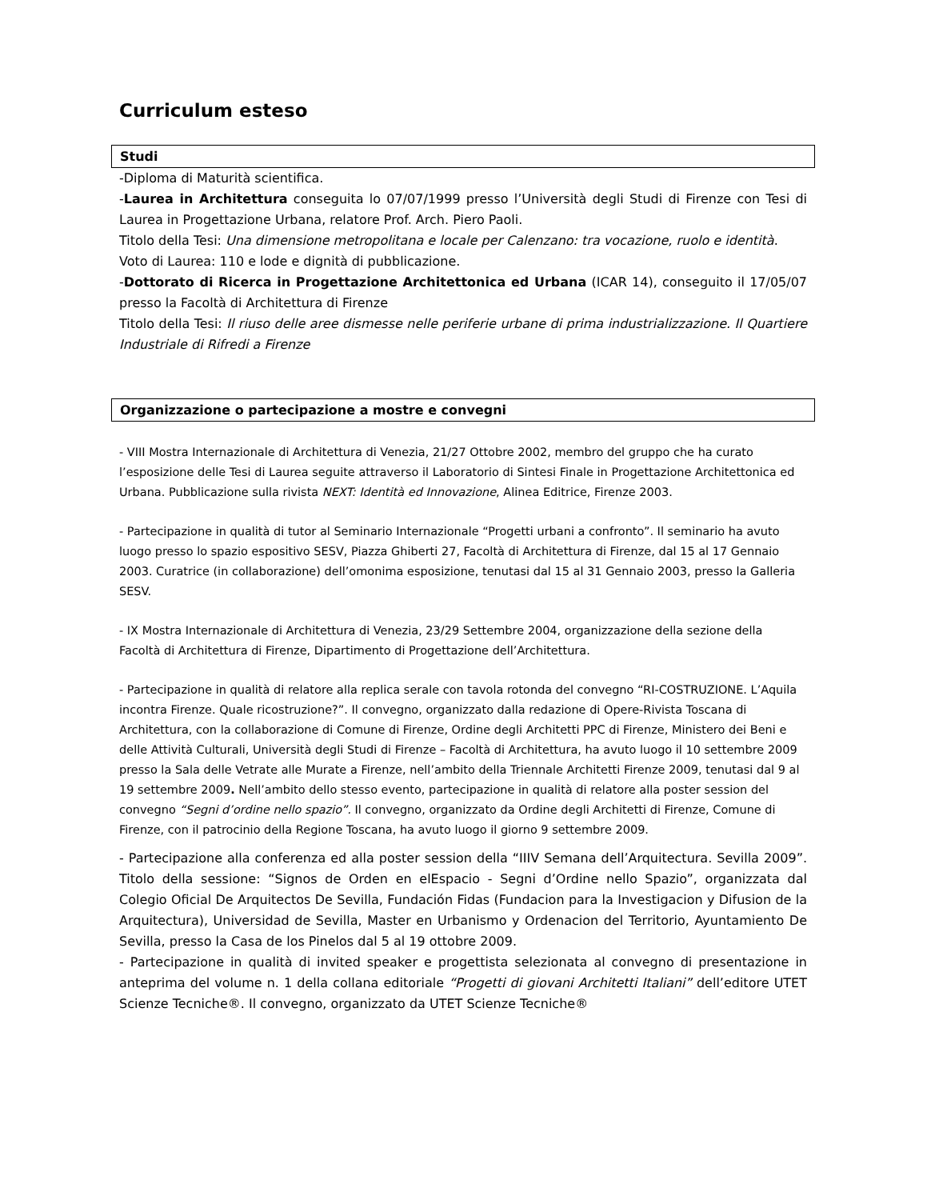Curriculum esteso
Studi
-Diploma di Maturità scientifica.
-Laurea in Architettura conseguita lo 07/07/1999 presso l’Università degli Studi di Firenze con Tesi di Laurea in Progettazione Urbana, relatore Prof. Arch. Piero Paoli.
Titolo della Tesi: Una dimensione metropolitana e locale per Calenzano: tra vocazione, ruolo e identità.
Voto di Laurea: 110 e lode e dignità di pubblicazione.
-Dottorato di Ricerca in Progettazione Architettonica ed Urbana (ICAR 14), conseguito il 17/05/07 presso la Facoltà di Architettura di Firenze
Titolo della Tesi: Il riuso delle aree dismesse nelle periferie urbane di prima industrializzazione. Il Quartiere Industriale di Rifredi a Firenze
Organizzazione o partecipazione a mostre e convegni
- VIII Mostra Internazionale di Architettura di Venezia, 21/27 Ottobre 2002, membro del gruppo che ha curato l’esposizione delle Tesi di Laurea seguite attraverso il Laboratorio di Sintesi Finale in Progettazione Architettonica ed Urbana. Pubblicazione sulla rivista NEXT: Identità ed Innovazione, Alinea Editrice, Firenze 2003.
- Partecipazione in qualità di tutor al Seminario Internazionale “Progetti urbani a confronto”. Il seminario ha avuto luogo presso lo spazio espositivo SESV, Piazza Ghiberti 27, Facoltà di Architettura di Firenze, dal 15 al 17 Gennaio 2003. Curatrice (in collaborazione) dell’omonima esposizione, tenutasi dal 15 al 31 Gennaio 2003, presso la Galleria SESV.
- IX Mostra Internazionale di Architettura di Venezia, 23/29 Settembre 2004, organizzazione della sezione della Facoltà di Architettura di Firenze, Dipartimento di Progettazione dell’Architettura.
- Partecipazione in qualità di relatore alla replica serale con tavola rotonda del convegno “RI-COSTRUZIONE. L’Aquila incontra Firenze. Quale ricostruzione?”. Il convegno, organizzato dalla redazione di Opere-Rivista Toscana di Architettura, con la collaborazione di Comune di Firenze, Ordine degli Architetti PPC di Firenze, Ministero dei Beni e delle Attività Culturali, Università degli Studi di Firenze – Facoltà di Architettura, ha avuto luogo il 10 settembre 2009 presso la Sala delle Vetrate alle Murate a Firenze, nell’ambito della Triennale Architetti Firenze 2009, tenutasi dal 9 al 19 settembre 2009. Nell’ambito dello stesso evento, partecipazione in qualità di relatore alla poster session del convegno “Segni d’ordine nello spazio”. Il convegno, organizzato da Ordine degli Architetti di Firenze, Comune di Firenze, con il patrocinio della Regione Toscana, ha avuto luogo il giorno 9 settembre 2009.
- Partecipazione alla conferenza ed alla poster session della “IIIV Semana dell’Arquitectura. Sevilla 2009”. Titolo della sessione: “Signos de Orden en elEspacio - Segni d’Ordine nello Spazio”, organizzata dal Colegio Oficial De Arquitectos De Sevilla, Fundación Fidas (Fundacion para la Investigacion y Difusion de la Arquitectura), Universidad de Sevilla, Master en Urbanismo y Ordenacion del Territorio, Ayuntamiento De Sevilla, presso la Casa de los Pinelos dal 5 al 19 ottobre 2009.
- Partecipazione in qualità di invited speaker e progettista selezionata al convegno di presentazione in anteprima del volume n. 1 della collana editoriale “Progetti di giovani Architetti Italiani” dell’editore UTET Scienze Tecniche®. Il convegno, organizzato da UTET Scienze Tecniche®